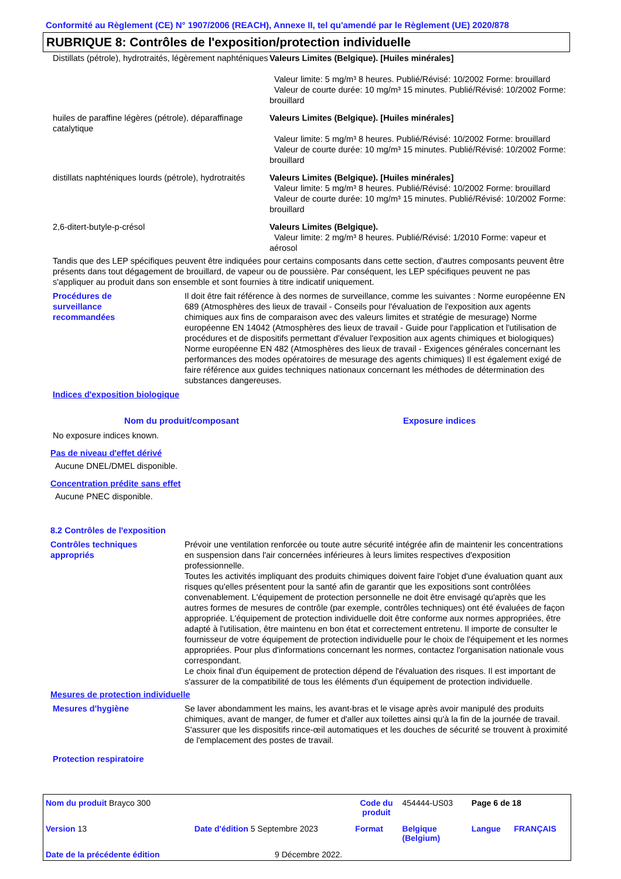Conformité au Règlement (CE) N° 1907/2006 (REACH), Annexe II, tel qu'amendé par le Règlement (UE) 2020/878
RUBRIQUE 8: Contrôles de l'exposition/protection individuelle
| Distillats (pétrole), hydrotraités, légèrement naphténiques | Valeurs Limites (Belgique). [Huiles minérales] Valeur limite: 5 mg/m³ 8 heures. Publié/Révisé: 10/2002 Forme: brouillard Valeur de courte durée: 10 mg/m³ 15 minutes. Publié/Révisé: 10/2002 Forme: brouillard |
| huiles de paraffine légères (pétrole), déparaffinage catalytique | Valeurs Limites (Belgique). [Huiles minérales] Valeur limite: 5 mg/m³ 8 heures. Publié/Révisé: 10/2002 Forme: brouillard Valeur de courte durée: 10 mg/m³ 15 minutes. Publié/Révisé: 10/2002 Forme: brouillard |
| distillats naphténiques lourds (pétrole), hydrotraités | Valeurs Limites (Belgique). [Huiles minérales] Valeur limite: 5 mg/m³ 8 heures. Publié/Révisé: 10/2002 Forme: brouillard Valeur de courte durée: 10 mg/m³ 15 minutes. Publié/Révisé: 10/2002 Forme: brouillard |
| 2,6-ditert-butyle-p-crésol | Valeurs Limites (Belgique). Valeur limite: 2 mg/m³ 8 heures. Publié/Révisé: 1/2010 Forme: vapeur et aérosol |
Tandis que des LEP spécifiques peuvent être indiquées pour certains composants dans cette section, d'autres composants peuvent être présents dans tout dégagement de brouillard, de vapeur ou de poussière. Par conséquent, les LEP spécifiques peuvent ne pas s'appliquer au produit dans son ensemble et sont fournies à titre indicatif uniquement.
| Procédures de surveillance recommandées | Il doit être fait référence à des normes de surveillance, comme les suivantes : Norme européenne EN 689 (Atmosphères des lieux de travail - Conseils pour l'évaluation de l'exposition aux agents chimiques aux fins de comparaison avec des valeurs limites et stratégie de mesurage) Norme européenne EN 14042 (Atmosphères des lieux de travail - Guide pour l'application et l'utilisation de procédures et de dispositifs permettant d'évaluer l'exposition aux agents chimiques et biologiques) Norme européenne EN 482 (Atmosphères des lieux de travail - Exigences générales concernant les performances des modes opératoires de mesurage des agents chimiques) Il est également exigé de faire référence aux guides techniques nationaux concernant les méthodes de détermination des substances dangereuses. |
Indices d'exposition biologique
| Nom du produit/composant | Exposure indices |
| --- | --- |
No exposure indices known.
Pas de niveau d'effet dérivé
Aucune DNEL/DMEL disponible.
Concentration prédite sans effet
Aucune PNEC disponible.
8.2 Contrôles de l'exposition
| Contrôles techniques appropriés | Prévoir une ventilation renforcée ou toute autre sécurité intégrée afin de maintenir les concentrations en suspension dans l'air concernées inférieures à leurs limites respectives d'exposition professionnelle. Toutes les activités impliquant des produits chimiques doivent faire l'objet d'une évaluation quant aux risques qu'elles présentent pour la santé afin de garantir que les expositions sont contrôlées convenablement. L'équipement de protection personnelle ne doit être envisagé qu'après que les autres formes de mesures de contrôle (par exemple, contrôles techniques) ont été évaluées de façon appropriée. L'équipement de protection individuelle doit être conforme aux normes appropriées, être adapté à l'utilisation, être maintenu en bon état et correctement entretenu. Il importe de consulter le fournisseur de votre équipement de protection individuelle pour le choix de l'équipement et les normes appropriées. Pour plus d'informations concernant les normes, contactez l'organisation nationale vous correspondant. Le choix final d'un équipement de protection dépend de l'évaluation des risques. Il est important de s'assurer de la compatibilité de tous les éléments d'un équipement de protection individuelle. |
Mesures de protection individuelle
| Mesures d'hygiène | Se laver abondamment les mains, les avant-bras et le visage après avoir manipulé des produits chimiques, avant de manger, de fumer et d'aller aux toilettes ainsi qu'à la fin de la journée de travail. S'assurer que les dispositifs rince-œil automatiques et les douches de sécurité se trouvent à proximité de l'emplacement des postes de travail. |
Protection respiratoire
| Nom du produit Brayco 300 | | | Code du produit | 454444-US03 | Page 6 de 18 | |
| Version 13 | Date d'édition 5 Septembre 2023 | | Format | Belgique (Belgium) | Langue | FRANÇAIS |
| Date de la précédente édition | | 9 Décembre 2022. | | | | |